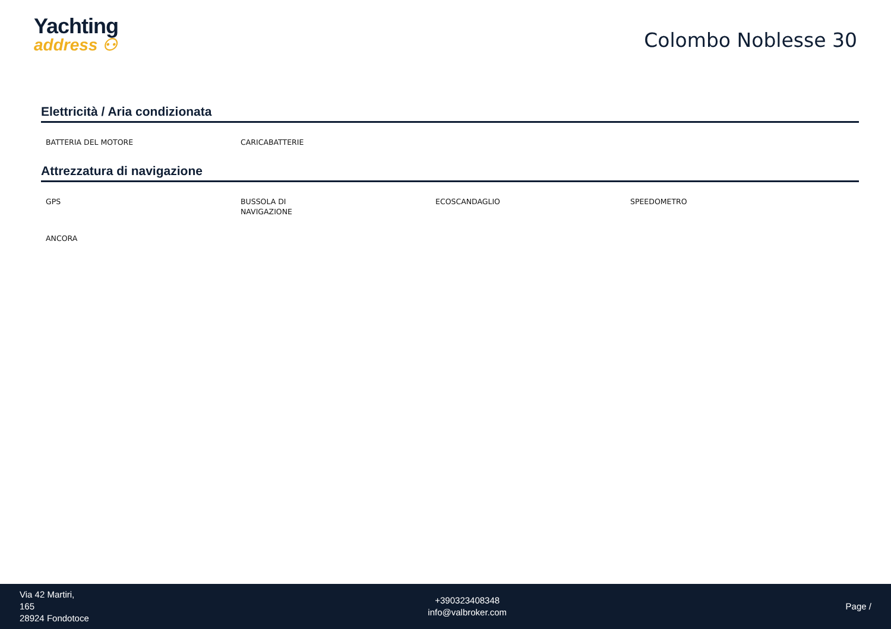Yachting
address ⚇
Colombo Noblesse 30
Elettricità / Aria condizionata
BATTERIA DEL MOTORE
CARICABATTERIE
Attrezzatura di navigazione
GPS
BUSSOLA DI
NAVIGAZIONE
ECOSCANDAGLIO
SPEEDOMETRO
ANCORA
Via 42 Martiri,
165
28924 Fondotoce
+390323408348
info@valbroker.com
Page /